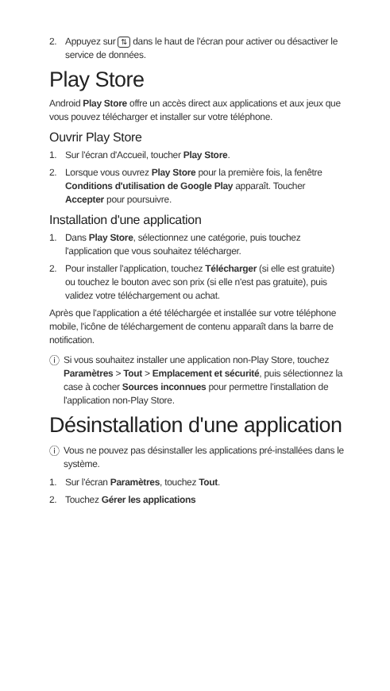2. Appuyez sur ⇅ dans le haut de l'écran pour activer ou désactiver le service de données.
Play Store
Android Play Store offre un accès direct aux applications et aux jeux que vous pouvez télécharger et installer sur votre téléphone.
Ouvrir Play Store
1. Sur l'écran d'Accueil, toucher Play Store.
2. Lorsque vous ouvrez Play Store pour la première fois, la fenêtre Conditions d'utilisation de Google Play apparaît. Toucher Accepter pour poursuivre.
Installation d'une application
1. Dans Play Store, sélectionnez une catégorie, puis touchez l'application que vous souhaitez télécharger.
2. Pour installer l'application, touchez Télécharger (si elle est gratuite) ou touchez le bouton avec son prix (si elle n'est pas gratuite), puis validez votre téléchargement ou achat.
Après que l'application a été téléchargée et installée sur votre téléphone mobile, l'icône de téléchargement de contenu apparaît dans la barre de notification.
ⓘ Si vous souhaitez installer une application non-Play Store, touchez Paramètres > Tout > Emplacement et sécurité, puis sélectionnez la case à cocher Sources inconnues pour permettre l'installation de l'application non-Play Store.
Désinstallation d'une application
ⓘ Vous ne pouvez pas désinstaller les applications pré-installées dans le système.
1. Sur l'écran Paramètres, touchez Tout.
2. Touchez Gérer les applications